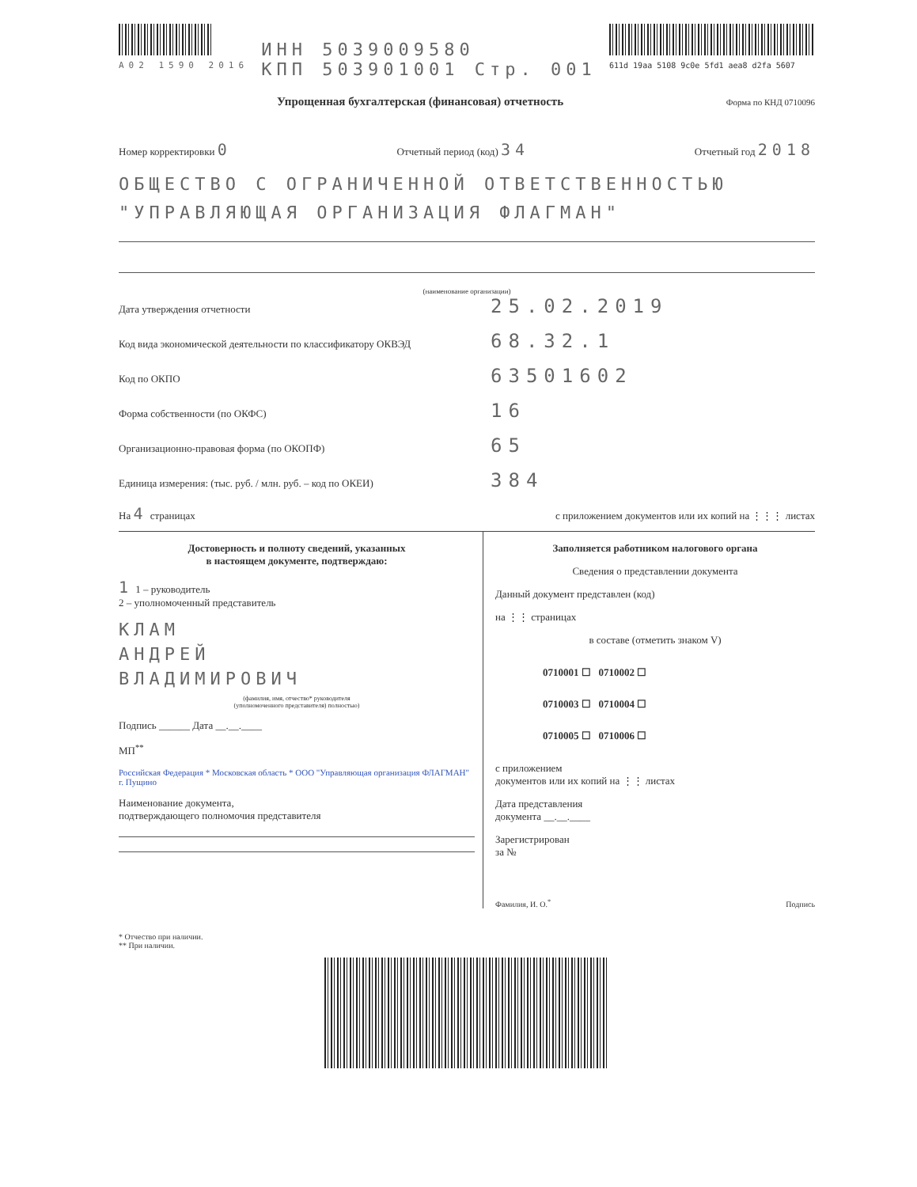A02 1590 2016
ИНН 5039009580
КПП 503901001 Стр. 001
611d 19aa 5108 9c0e 5fd1 aea8 d2fa 5607
Упрощенная бухгалтерская (финансовая) отчетность Форма по КНД 0710096
Номер корректировки 0 Отчетный период (код) 34 Отчетный год 2018
ОБЩЕСТВО С ОГРАНИЧЕННОЙ ОТВЕТСТВЕННОСТЬЮ "УПРАВЛЯЮЩАЯ ОРГАНИЗАЦИЯ ФЛАГМАН"
(наименование организации)
Дата утверждения отчетности 25.02.2019
Код вида экономической деятельности по классификатору ОКВЭД 68.32.1
Код по ОКПО 63501602
Форма собственности (по ОКФС) 16
Организационно-правовая форма (по ОКОПФ) 65
Единица измерения: (тыс. руб. / млн. руб. – код по ОКЕИ) 384
На 4 страницах с приложением документов или их копий на ⋮⋮⋮ листах
Достоверность и полноту сведений, указанных
в настоящем документе, подтверждаю:
1 1 – руководитель
2 – уполномоченный представитель
КЛАМ
АНДРЕЙ
ВЛАДИМИРОВИЧ
(фамилия, имя, отчество* руководителя
(уполномоченного представителя) полностью)
Подпись ______ Дата __.__.____
МП<sup>**</sup>
Российская Федерация * Московская область * ООО "Управляющая организация ФЛАГМАН" г. Пущино
Наименование документа,
подтверждающего полномочия представителя
Заполняется работником налогового органа
Сведения о представлении документа
Данный документ представлен (код)
на ⋮⋮ страницах
в составе (отметить знаком V)
0710001 ☐ 0710002 ☐
0710003 ☐ 0710004 ☐
0710005 ☐ 0710006 ☐
с приложением
документов или их копий на ⋮⋮ листах
Дата представления
документа __.__.____
Зарегистрирован
за №
Фамилия, И. О.<sup>*</sup> Подпись
* Отчество при наличии.
** При наличии.